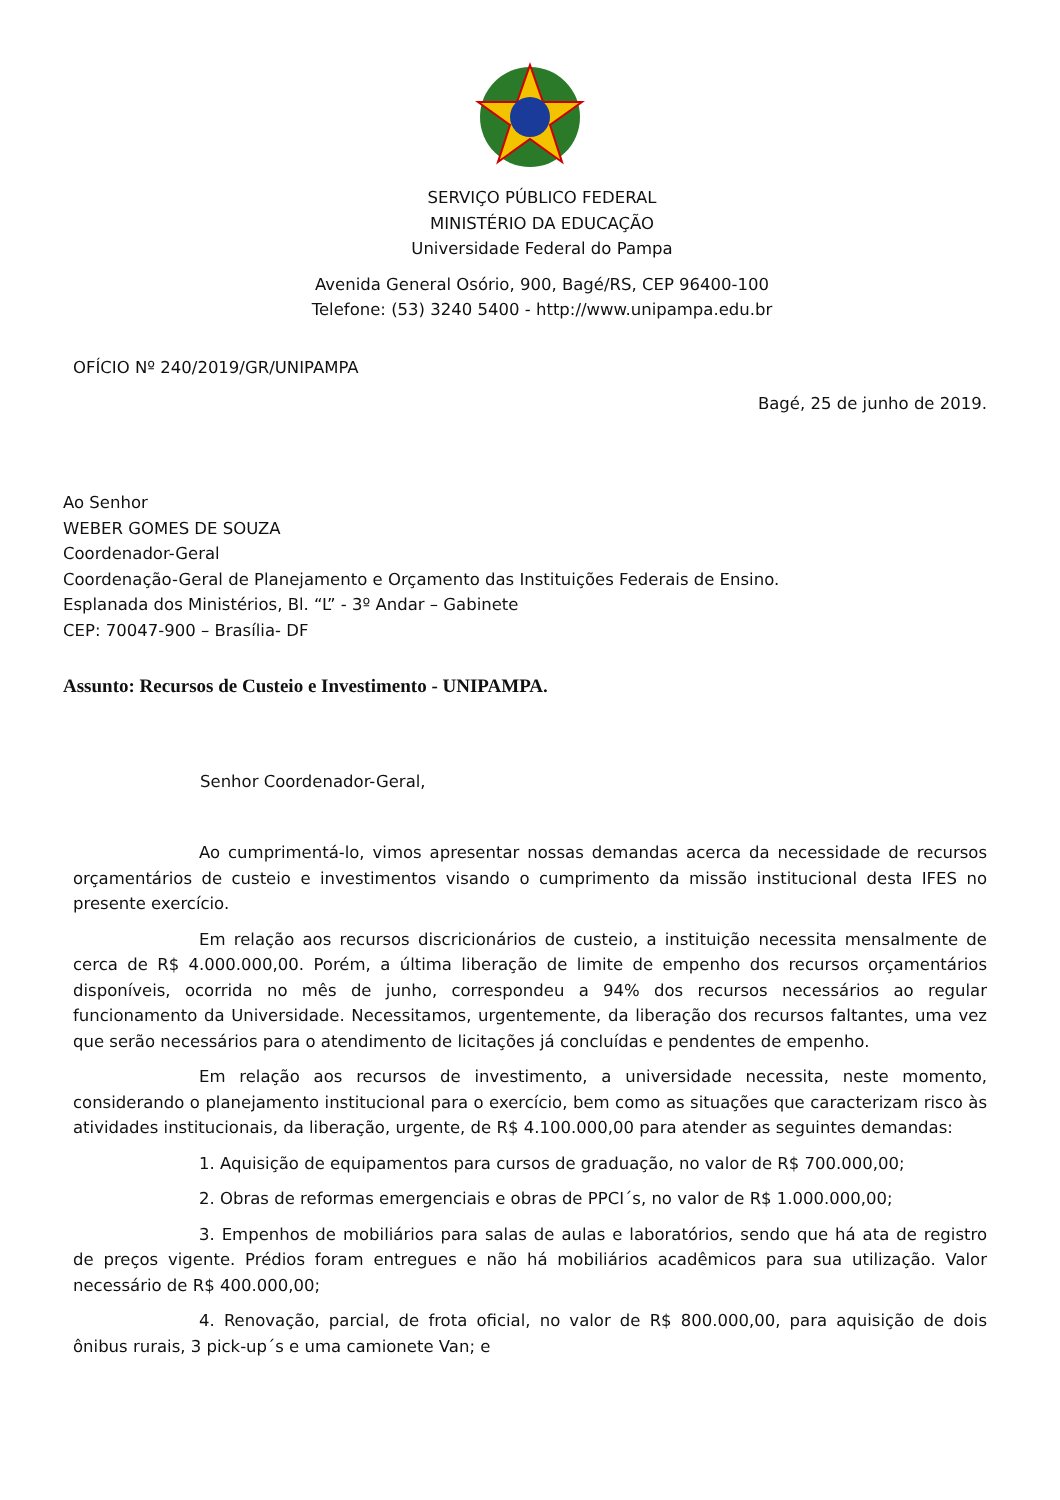SERVIÇO PÚBLICO FEDERAL
MINISTÉRIO DA EDUCAÇÃO
Universidade Federal do Pampa
Avenida General Osório, 900, Bagé/RS, CEP 96400-100
Telefone: (53) 3240 5400 - http://www.unipampa.edu.br
OFÍCIO Nº 240/2019/GR/UNIPAMPA
Bagé, 25 de junho de 2019.
Ao Senhor
WEBER GOMES DE SOUZA
Coordenador-Geral
Coordenação-Geral de Planejamento e Orçamento das Instituições Federais de Ensino.
Esplanada dos Ministérios, Bl. “L” - 3º Andar – Gabinete
CEP: 70047-900 – Brasília- DF
Assunto: Recursos de Custeio e Investimento - UNIPAMPA.
Senhor Coordenador-Geral,
Ao cumprimentá-lo, vimos apresentar nossas demandas acerca da necessidade de recursos orçamentários de custeio e investimentos visando o cumprimento da missão institucional desta IFES no presente exercício.
Em relação aos recursos discricionários de custeio, a instituição necessita mensalmente de cerca de R$ 4.000.000,00. Porém, a última liberação de limite de empenho dos recursos orçamentários disponíveis, ocorrida no mês de junho, correspondeu a 94% dos recursos necessários ao regular funcionamento da Universidade. Necessitamos, urgentemente, da liberação dos recursos faltantes, uma vez que serão necessários para o atendimento de licitações já concluídas e pendentes de empenho.
Em relação aos recursos de investimento, a universidade necessita, neste momento, considerando o planejamento institucional para o exercício, bem como as situações que caracterizam risco às atividades institucionais, da liberação, urgente, de R$ 4.100.000,00 para atender as seguintes demandas:
1. Aquisição de equipamentos para cursos de graduação, no valor de R$ 700.000,00;
2. Obras de reformas emergenciais e obras de PPCI´s, no valor de R$ 1.000.000,00;
3. Empenhos de mobiliários para salas de aulas e laboratórios, sendo que há ata de registro de preços vigente. Prédios foram entregues e não há mobiliários acadêmicos para sua utilização. Valor necessário de R$ 400.000,00;
4. Renovação, parcial, de frota oficial, no valor de R$ 800.000,00, para aquisição de dois ônibus rurais, 3 pick-up´s e uma camionete Van; e